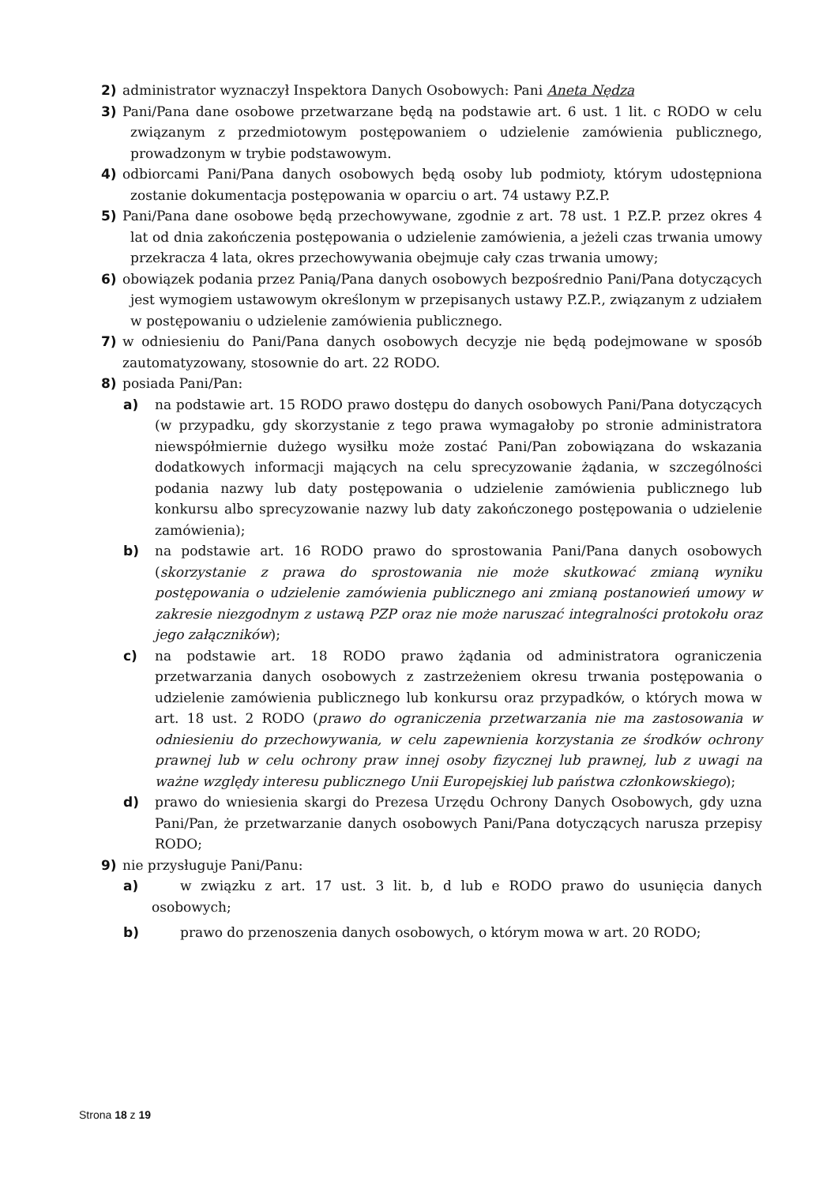2) administrator wyznaczył Inspektora Danych Osobowych: Pani Aneta Nędza
3) Pani/Pana dane osobowe przetwarzane będą na podstawie art. 6 ust. 1 lit. c RODO w celu związanym z przedmiotowym postępowaniem o udzielenie zamówienia publicznego, prowadzonym w trybie podstawowym.
4) odbiorcami Pani/Pana danych osobowych będą osoby lub podmioty, którym udostępniona zostanie dokumentacja postępowania w oparciu o art. 74 ustawy P.Z.P.
5) Pani/Pana dane osobowe będą przechowywane, zgodnie z art. 78 ust. 1 P.Z.P. przez okres 4 lat od dnia zakończenia postępowania o udzielenie zamówienia, a jeżeli czas trwania umowy przekracza 4 lata, okres przechowywania obejmuje cały czas trwania umowy;
6) obowiązek podania przez Panią/Pana danych osobowych bezpośrednio Pani/Pana dotyczących jest wymogiem ustawowym określonym w przepisanych ustawy P.Z.P., związanym z udziałem w postępowaniu o udzielenie zamówienia publicznego.
7) w odniesieniu do Pani/Pana danych osobowych decyzje nie będą podejmowane w sposób zautomatyzowany, stosownie do art. 22 RODO.
8) posiada Pani/Pan:
a) na podstawie art. 15 RODO prawo dostępu do danych osobowych Pani/Pana dotyczących (w przypadku, gdy skorzystanie z tego prawa wymagałoby po stronie administratora niewspółmiernie dużego wysiłku może zostać Pani/Pan zobowiązana do wskazania dodatkowych informacji mających na celu sprecyzowanie żądania, w szczególności podania nazwy lub daty postępowania o udzielenie zamówienia publicznego lub konkursu albo sprecyzowanie nazwy lub daty zakończonego postępowania o udzielenie zamówienia);
b) na podstawie art. 16 RODO prawo do sprostowania Pani/Pana danych osobowych (skorzystanie z prawa do sprostowania nie może skutkować zmianą wyniku postępowania o udzielenie zamówienia publicznego ani zmianą postanowień umowy w zakresie niezgodnym z ustawą PZP oraz nie może naruszać integralności protokołu oraz jego załączników);
c) na podstawie art. 18 RODO prawo żądania od administratora ograniczenia przetwarzania danych osobowych z zastrzeżeniem okresu trwania postępowania o udzielenie zamówienia publicznego lub konkursu oraz przypadków, o których mowa w art. 18 ust. 2 RODO (prawo do ograniczenia przetwarzania nie ma zastosowania w odniesieniu do przechowywania, w celu zapewnienia korzystania ze środków ochrony prawnej lub w celu ochrony praw innej osoby fizycznej lub prawnej, lub z uwagi na ważne względy interesu publicznego Unii Europejskiej lub państwa członkowskiego);
d) prawo do wniesienia skargi do Prezesa Urzędu Ochrony Danych Osobowych, gdy uzna Pani/Pan, że przetwarzanie danych osobowych Pani/Pana dotyczących narusza przepisy RODO;
9) nie przysługuje Pani/Panu:
a) w związku z art. 17 ust. 3 lit. b, d lub e RODO prawo do usunięcia danych osobowych;
b) prawo do przenoszenia danych osobowych, o którym mowa w art. 20 RODO;
Strona 18 z 19